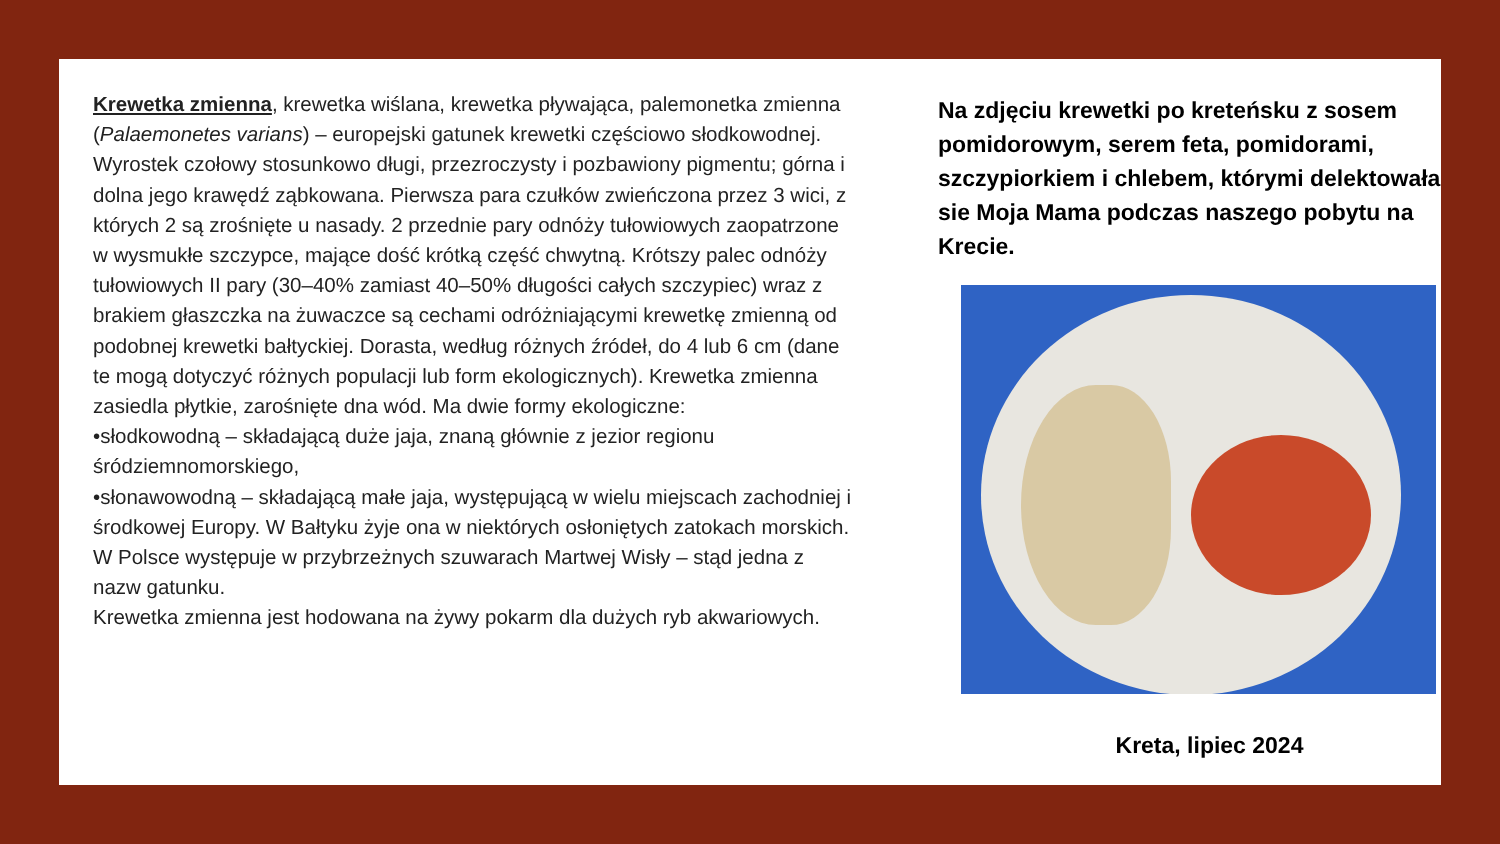Krewetka zmienna, krewetka wiślana, krewetka pływająca, palemonetka zmienna (Palaemonetes varians) – europejski gatunek krewetki częściowo słodkowodnej. Wyrostek czołowy stosunkowo długi, przezroczysty i pozbawiony pigmentu; górna i dolna jego krawędź ząbkowana. Pierwsza para czułków zwieńczona przez 3 wici, z których 2 są zrośnięte u nasady. 2 przednie pary odnóży tułowiowych zaopatrzone w wysmukłe szczypce, mające dość krótką część chwytną. Krótszy palec odnóży tułowiowych II pary (30–40% zamiast 40–50% długości całych szczypiec) wraz z brakiem głaszczka na żuwaczce są cechami odróżniającymi krewetkę zmienną od podobnej krewetki bałtyckiej. Dorasta, według różnych źródeł, do 4 lub 6 cm (dane te mogą dotyczyć różnych populacji lub form ekologicznych). Krewetka zmienna zasiedla płytkie, zarośnięte dna wód. Ma dwie formy ekologiczne:
•słodkowodną – składającą duże jaja, znaną głównie z jezior regionu śródziemnomorskiego,
•słonawowodną – składającą małe jaja, występującą w wielu miejscach zachodniej i środkowej Europy. W Bałtyku żyje ona w niektórych osłoniętych zatokach morskich. W Polsce występuje w przybrzeżnych szuwarach Martwej Wisły – stąd jedna z nazw gatunku.
Krewetka zmienna jest hodowana na żywy pokarm dla dużych ryb akwariowych.
Na zdjęciu krewetki po kreteńsku z sosem pomidorowym, serem feta, pomidorami, szczypiorkiem i chlebem, którymi delektowała sie Moja Mama podczas naszego pobytu na Krecie.
Kreta, lipiec 2024